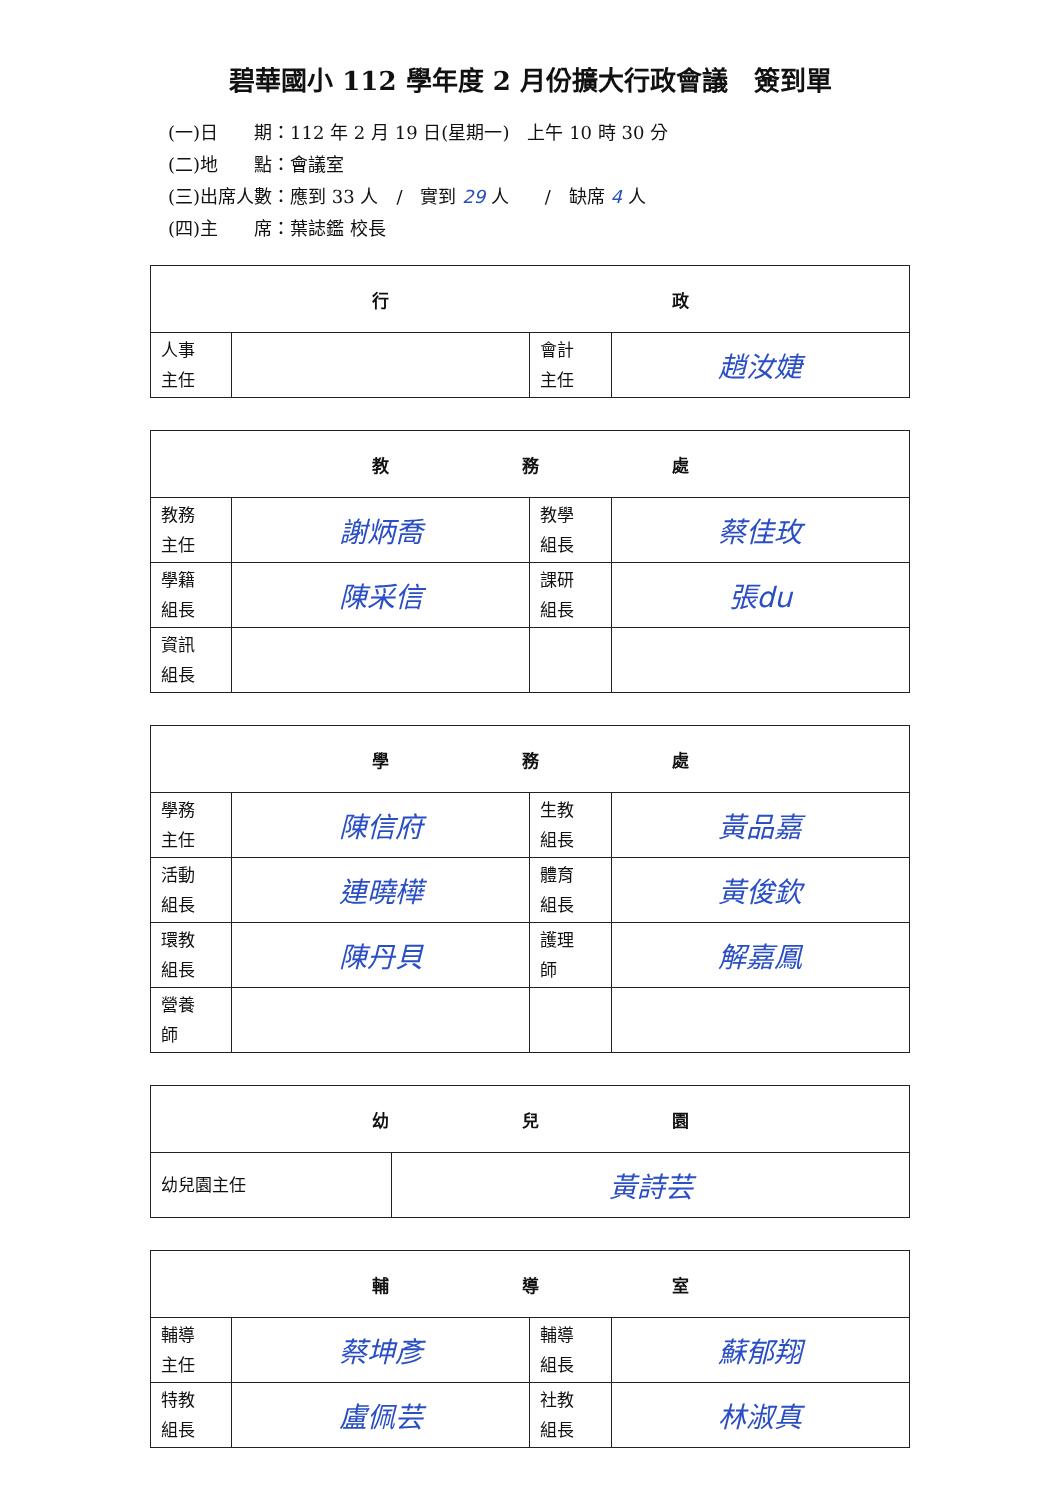碧華國小 112 學年度 2 月份擴大行政會議　簽到單
(一)日　　期：112 年 2 月 19 日(星期一)　上午 10 時 30 分
(二)地　　點：會議室
(三)出席人數：應到 33 人　/　實到 29 人　　/　缺席 4 人
(四)主　　席：葉誌鑑 校長
| 行 政 | | | |
| --- | --- | --- | --- |
| 人事 主任 | | 會計 主任 | 趙汝婕 |
| 教 務 處 | | | |
| --- | --- | --- | --- |
| 教務 主任 | 謝炳喬 | 教學 組長 | 蔡佳玫 |
| 學籍 組長 | 陳采信 | 課研 組長 | 張du |
| 資訊 組長 | | | |
| 學 務 處 | | | |
| --- | --- | --- | --- |
| 學務 主任 | 陳信府 | 生教 組長 | 黃品嘉 |
| 活動 組長 | 連曉樺 | 體育 組長 | 黃俊欽 |
| 環教 組長 | 陳丹貝 | 護理 師 | 解嘉鳳 |
| 營養 師 | | | |
| 幼 兒 園 | |
| --- | --- |
| 幼兒園主任 | 黃詩芸 |
| 輔 導 室 | | | |
| --- | --- | --- | --- |
| 輔導 主任 | 蔡坤彥 | 輔導 組長 | 蘇郁翔 |
| 特教 組長 | 盧佩芸 | 社教 組長 | 林淑真 |